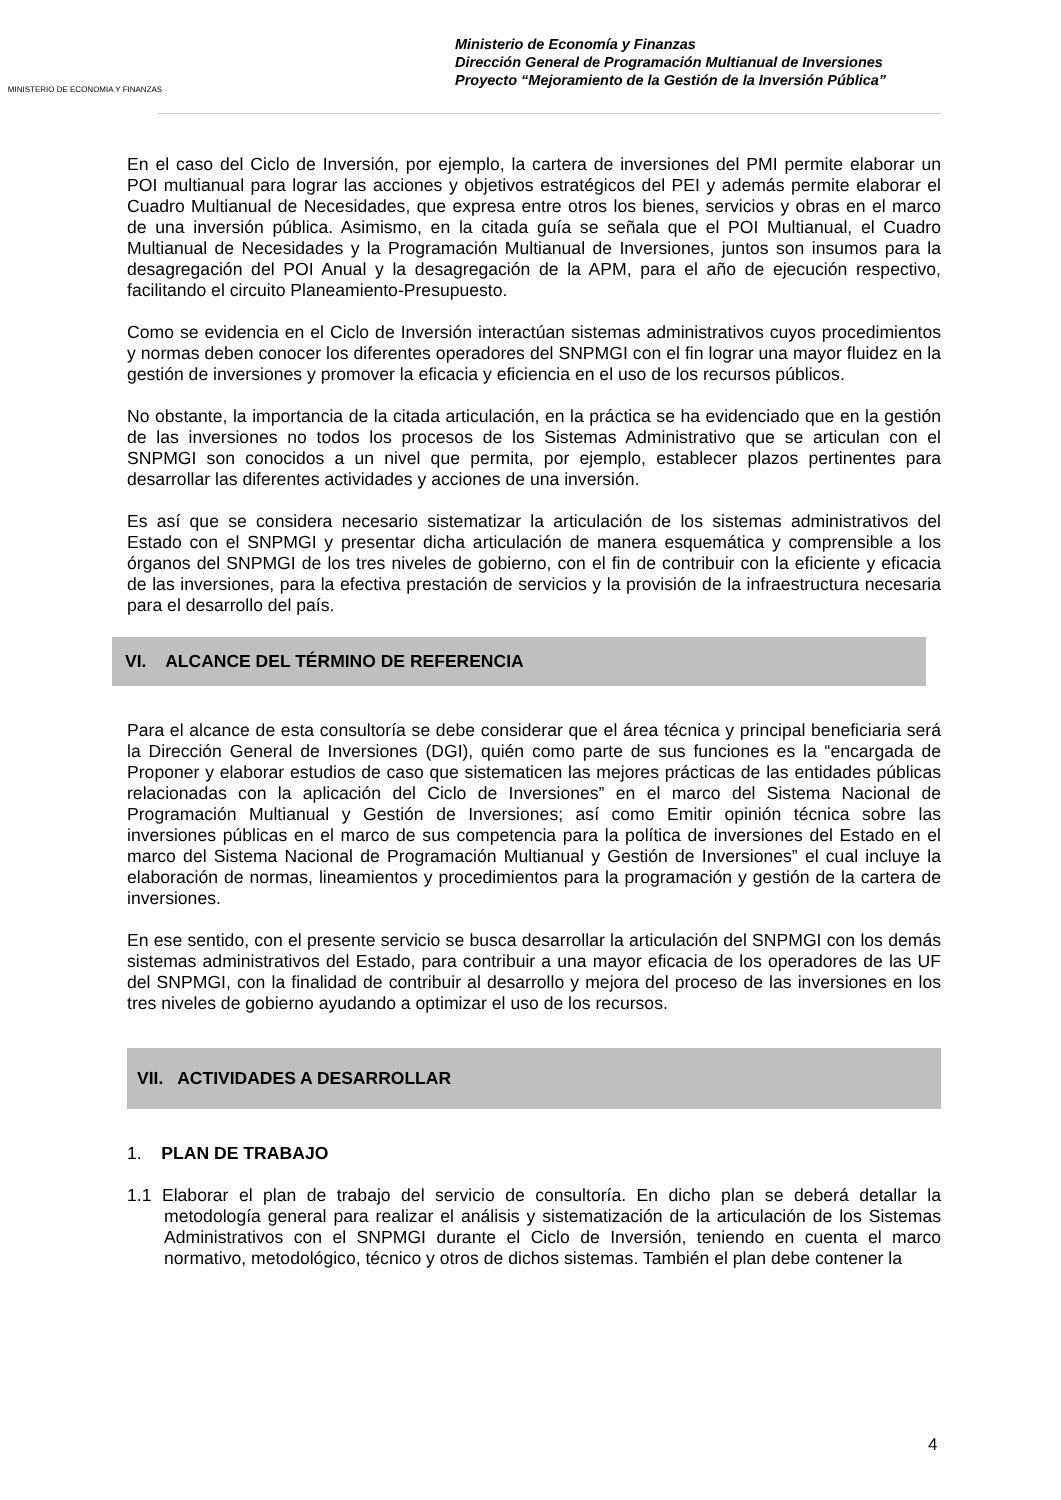MINISTERIO DE ECONOMIA Y FINANZAS
Ministerio de Economía y Finanzas
Dirección General de Programación Multianual de Inversiones
Proyecto “Mejoramiento de la Gestión de la Inversión Pública”
En el caso del Ciclo de Inversión, por ejemplo, la cartera de inversiones del PMI permite elaborar un POI multianual para lograr las acciones y objetivos estratégicos del PEI y además permite elaborar el Cuadro Multianual de Necesidades, que expresa entre otros los bienes, servicios y obras en el marco de una inversión pública. Asimismo, en la citada guía se señala que el POI Multianual, el Cuadro Multianual de Necesidades y la Programación Multianual de Inversiones, juntos son insumos para la desagregación del POI Anual y la desagregación de la APM, para el año de ejecución respectivo, facilitando el circuito Planeamiento-Presupuesto.
Como se evidencia en el Ciclo de Inversión interactúan sistemas administrativos cuyos procedimientos y normas deben conocer los diferentes operadores del SNPMGI con el fin lograr una mayor fluidez en la gestión de inversiones y promover la eficacia y eficiencia en el uso de los recursos públicos.
No obstante, la importancia de la citada articulación, en la práctica se ha evidenciado que en la gestión de las inversiones no todos los procesos de los Sistemas Administrativo que se articulan con el SNPMGI son conocidos a un nivel que permita, por ejemplo, establecer plazos pertinentes para desarrollar las diferentes actividades y acciones de una inversión.
Es así que se considera necesario sistematizar la articulación de los sistemas administrativos del Estado con el SNPMGI y presentar dicha articulación de manera esquemática y comprensible a los órganos del SNPMGI de los tres niveles de gobierno, con el fin de contribuir con la eficiente y eficacia de las inversiones, para la efectiva prestación de servicios y la provisión de la infraestructura necesaria para el desarrollo del país.
VI. ALCANCE DEL TÉRMINO DE REFERENCIA
Para el alcance de esta consultoría se debe considerar que el área técnica y principal beneficiaria será la Dirección General de Inversiones (DGI), quién como parte de sus funciones es la “encargada de Proponer y elaborar estudios de caso que sistematicen las mejores prácticas de las entidades públicas relacionadas con la aplicación del Ciclo de Inversiones” en el marco del Sistema Nacional de Programación Multianual y Gestión de Inversiones; así como Emitir opinión técnica sobre las inversiones públicas en el marco de sus competencia para la política de inversiones del Estado en el marco del Sistema Nacional de Programación Multianual y Gestión de Inversiones” el cual incluye la elaboración de normas, lineamientos y procedimientos para la programación y gestión de la cartera de inversiones.
En ese sentido, con el presente servicio se busca desarrollar la articulación del SNPMGI con los demás sistemas administrativos del Estado, para contribuir a una mayor eficacia de los operadores de las UF del SNPMGI, con la finalidad de contribuir al desarrollo y mejora del proceso de las inversiones en los tres niveles de gobierno ayudando a optimizar el uso de los recursos.
VII. ACTIVIDADES A DESARROLLAR
1. PLAN DE TRABAJO
1.1 Elaborar el plan de trabajo del servicio de consultoría. En dicho plan se deberá detallar la metodología general para realizar el análisis y sistematización de la articulación de los Sistemas Administrativos con el SNPMGI durante el Ciclo de Inversión, teniendo en cuenta el marco normativo, metodológico, técnico y otros de dichos sistemas. También el plan debe contener la
4